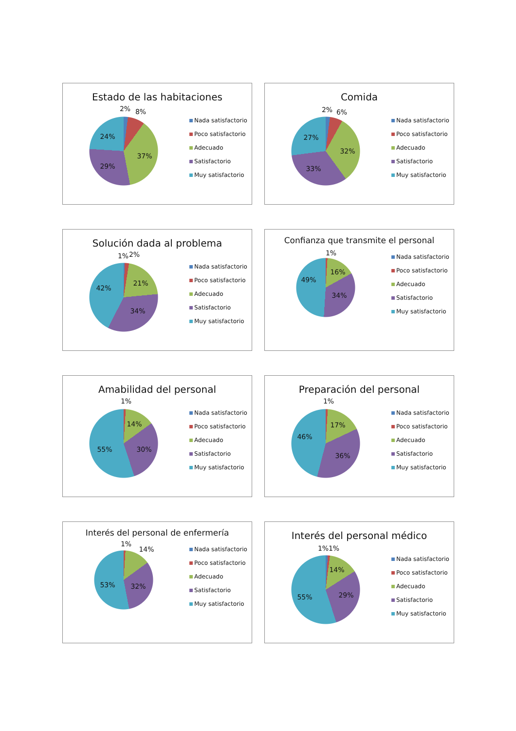Estado de las habitaciones
2%
8%
37%
29%
24%
Nada satisfactorio
Poco satisfactorio
Adecuado
Satisfactorio
Muy satisfactorio
Comida
2%
6%
32%
33%
27%
Nada satisfactorio
Poco satisfactorio
Adecuado
Satisfactorio
Muy satisfactorio
Solución dada al problema
1%
2%
21%
34%
42%
Nada satisfactorio
Poco satisfactorio
Adecuado
Satisfactorio
Muy satisfactorio
Confianza que transmite el personal
1%
16%
34%
49%
Nada satisfactorio
Poco satisfactorio
Adecuado
Satisfactorio
Muy satisfactorio
Amabilidad del personal
1%
14%
30%
55%
Nada satisfactorio
Poco satisfactorio
Adecuado
Satisfactorio
Muy satisfactorio
Preparación del personal
1%
17%
36%
46%
Nada satisfactorio
Poco satisfactorio
Adecuado
Satisfactorio
Muy satisfactorio
Interés del personal de enfermería
1%
14%
32%
53%
Nada satisfactorio
Poco satisfactorio
Adecuado
Satisfactorio
Muy satisfactorio
Interés del personal médico
1%
1%
14%
29%
55%
Nada satisfactorio
Poco satisfactorio
Adecuado
Satisfactorio
Muy satisfactorio